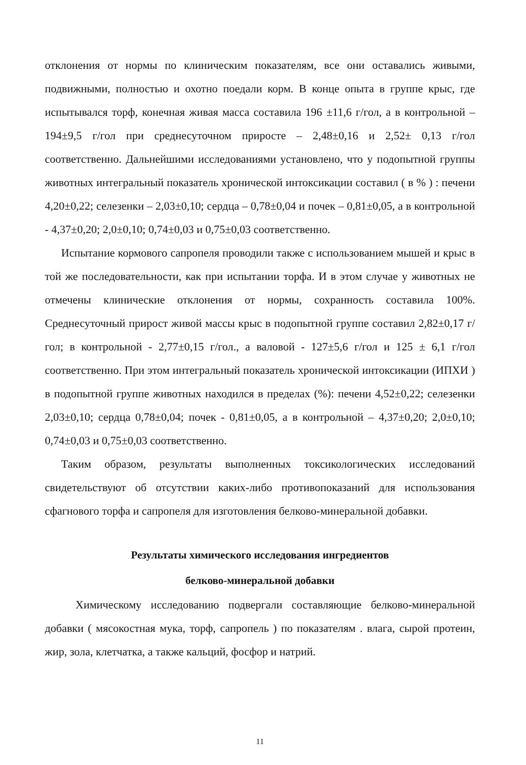отклонения от нормы по клиническим показателям, все они оставались живыми, подвижными, полностью и охотно поедали корм. В конце опыта в группе крыс, где испытывался торф, конечная живая масса составила 196 ±11,6 г/гол, а в контрольной – 194±9,5 г/гол при среднесуточном приросте – 2,48±0,16 и 2,52± 0,13 г/гол соответственно. Дальнейшими исследованиями установлено, что у подопытной группы животных интегральный показатель хронической интоксикации составил ( в % ) : печени 4,20±0,22; селезенки – 2,03±0,10; сердца – 0,78±0,04 и почек – 0,81±0,05, а в контрольной - 4,37±0,20; 2,0±0,10; 0,74±0,03 и 0,75±0,03 соответственно.
Испытание кормового сапропеля проводили также с использованием мышей и крыс в той же последовательности, как при испытании торфа. И в этом случае у животных не отмечены клинические отклонения от нормы, сохранность составила 100%. Среднесуточный прирост живой массы крыс в подопытной группе составил 2,82±0,17 г/гол; в контрольной - 2,77±0,15 г/гол., а валовой - 127±5,6 г/гол и 125 ± 6,1 г/гол соответственно. При этом интегральный показатель хронической интоксикации (ИПХИ ) в подопытной группе животных находился в пределах (%): печени 4,52±0,22; селезенки 2,03±0,10; сердца 0,78±0,04; почек - 0,81±0,05, а в контрольной – 4,37±0,20; 2,0±0,10; 0,74±0,03 и 0,75±0,03 соответственно.
Таким образом, результаты выполненных токсикологических исследований свидетельствуют об отсутствии каких-либо противопоказаний для использования сфагнового торфа и сапропеля для изготовления белково-минеральной добавки.
Результаты химического исследования ингредиентов
белково-минеральной добавки
Химическому исследованию подвергали составляющие белково-минеральной добавки ( мясокостная мука, торф, сапропель ) по показателям . влага, сырой протеин, жир, зола, клетчатка, а также кальций, фосфор и натрий.
11